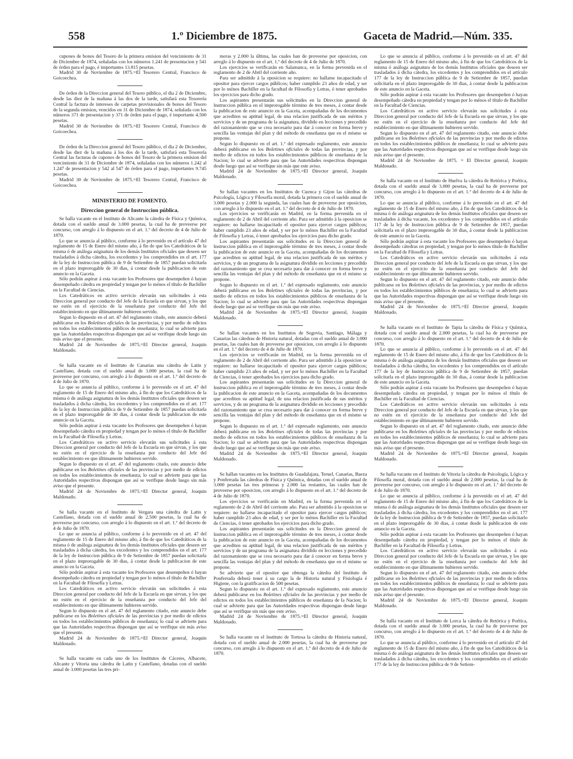558 1.º Diciembre de 1875. Gaceta de Madrid.—Núm. 335.
cupones de bonos del Tesoro de la primera emision del vencimiento de 31 de Diciembre de 1874, señaladas con los números 1.241 de presentacion y 541 de órden para el pago, é importantes 13.815 pesetas.
Madrid 30 de Noviembre de 1875.=El Tesorero Central, Francisco de Goicoechea.
De órden de la Direccion general del Tesoro público, el dia 2 de Diciembre, desde las diez de la mañana á las dos de la tarde, satisfará esta Tesorería Central la factura de intereses de carpetas provisionales de bonos del Tesoro de la segunda emision, vencidos en 31 de Diciembre de 1874, señalada con los números 371 de presentacion y 371 de órden para el pago, é importante 4.500 pesetas.
Madrid 30 de Noviembre de 1875.=El Tesorero Central, Francisco de Goicoechea.
De órden de la Direccion general del Tesoro público, el dia 2 de Diciembre, desde las diez de la mañana á los dos de la tarde, satisfará esta Tesorería Central las facturas de cupones de bonos del Tesoro de la primera emision del vencimiento de 31 de Diciembre de 1874, señaladas con los números 1.242 al 1.247 de presentacion y 542 al 547 de órden para el pago, importantes 9.745 pesetas.
Madrid 30 de Noviembre de 1875.=El Tesorero Central, Francisco de Goicoechea.
MINISTERIO DE FOMENTO.
Direccion general de Instruccion pública.
Se halla vacante en el Instituto de Alicante la cátedra de Física y Química, dotada con el sueldo anual de 3.000 pesetas, la cual ha de proveerse por concurso, con arreglo á lo dispuesto en el art. 1.º del decreto de 4 de Julio de 1870.
Lo que se anuncia al público, conforme á lo prevenido en el artículo 47 del reglamento de 15 de Enero del mismo año, á fin de que los Catedráticos de la misma ó de análoga asignatura de los demás Institutos oficiales que deseen ser trasladados á dicha cátedra, los excedentes y los comprendidos en el art. 177 de la ley de Instruccion pública de 9 de Setiembre de 1857 puedan solicitarla en el plazo improrogable de 30 dias, á contar desde la publicacion de este anuncio en la Gaceta.
Sólo podrán aspirar á esta vacante los Profesores que desempeñen ó hayan desempeñado cátedra en propiedad y tengan por lo ménos el título de Bachiller en la Facultad de Ciencias.
Los Catedráticos en activo servicio elevarán sus solicitudes á esta Direccion general por conducto del Jefe de la Escuela en que sirvan, y los que no estén en el ejercicio de la enseñanza por conducto del Jefe del establecimiento en que últimamente hubieren servido.
Segun lo dispuesto en el art. 47 del reglamento citado, este anuncio deberá publicarse en los Boletines oficiales de las provincias, y por medio de edictos en todos los establecimientos públicos de enseñanza; lo cual se advierte para que las Autoridades respectivas dispongan que así se verifique desde luego sin más aviso que el presente.
Madrid 24 de Noviembre de 1875.=El Director general, Joaquin Maldonado.
Se halla vacante en el Instituto de Canarias una cátedra de Latin y Castellano, dotada con el sueldo anual de 3.000 pesetas, la cual ha de proveerse por concurso, con arreglo á lo dispuesto en el art. 1.º del decreto de 4 de Julio de 1870.
Lo que se anuncia al público, conforme á lo prevenido en el art. 47 del reglamento de 15 de Enero del mismo año, á fin de que los Catedráticos de la misma ó de análoga asignatura de los demás Institutos oficiales que deseen ser trasladados á dicha cátedra, los excedentes y los comprendidos en el art. 177 de la ley de Instruccion pública de 9 de Setiembre de 1857 puedan solicitarla en el plazo improrogable de 30 dias, á contar desde la publicacion de este anuncio en la Gaceta.
Sólo podrán aspirar á esta vacante los Profesores que desempeñen ó hayan desempeñado cátedra en propiedad y tengan por lo ménos el título de Bachiller en la Facultad de Filosofía y Letras.
Los Catedráticos en activo servicio elevarán sus solicitudes á esta Direccion general por conducto del Jefe de la Escuela en que sirvan, y los que no estén en el ejercicio de la enseñanza por conducto del Jefe del establecimiento en que últimamente hubieren servido.
Segun lo dispuesto en el art. 47 del reglamento citado, este anuncio debe publicarse en los Boletines oficiales de las provincias y por medio de edictos en todos los establecimientos de enseñanza; lo cual se advierte para que las Autoridades respectivas dispongan que así se verifique desde luego sin más aviso que el presente.
Madrid 24 de Noviembre de 1875.=El Director general, Joaquin Maldonado.
Se halla vacante en el Instituto de Vergara una cátedra de Latin y Castellano, dotada con el sueldo anual de 2.500 pesetas, la cual ha de proveerse por concurso, con arreglo á lo dispuesto en el art. 1.º del decreto de 4 de Julio de 1870.
Lo que se anuncia al público, conforme á lo prevenido en el art. 47 del reglamento de 15 de Enero del mismo año, á fin de que los Catedráticos de la misma ó de análoga asignatura de los demás Institutos oficiales que deseen ser trasladados á dicha cátedra, los excedentes y los comprendidos en el art. 177 de la ley de Instruccion pública de 9 de Setiembre de 1857 puedan solicitarla en el plazo improrogable de 30 dias, á contar desde la publicacion de este anuncio en la Gaceta.
Sólo podrán aspirar á esta vacante los Profesores que desempeñen ó hayan desempeñado cátedra en propiedad y tengan por lo ménos el título de Bachiller en la Facultad de Filosofía y Letras.
Los Catedráticos en activo servicio elevarán sus solicitudes á esta Direccion general por conducto del Jefe de la Escuela en que sirvan, y los que no estén en el ejercicio de la enseñanza por conducto del Jefe del establecimiento en que últimamente hubieren servido.
Segun lo dispuesto en el art. 47 del reglamento citado, este anuncio debe publicarse en los Boletines oficiales de las provincias y por medio de edictos en todos los establecimientos públicos de enseñanza; lo cual se advierte para que las Autoridades respectivas dispongan que así se verifique sin más aviso que el presente.
Madrid 24 de Noviembre de 1875.=El Director general, Joaquin Maldonado.
Se halla vacante en cada uno de los Institutos de Cáceres, Albacete, Alicante y Vitoria una cátedra de Latin y Castellano, dotadas con el sueldo anual de 3.000 pesetas las tres pri-
meras y 2.000 la última, las cuales han de proveerse por oposicion, con arreglo á lo dispuesto en el art. 1.º del decreto de 4 de Julio de 1870.
Los ejercicios se verificarán en Salamanca, en la forma prevenida en el reglamento de 2 de Abril del corriente año.
Para ser admitido á la oposicion se requiere: no hallarse incapacitado el opositor para ejercer cargos públicos; haber cumplido 23 años de edad, y ser por lo ménos Bachiller en la facultad de Filosofía y Letras, ó tener aprobados los ejercicios para dicho grado.
Los aspirantes presentarán sus solicitudes en la Direccion general de Instruccion pública en el improrogable término de tres meses, á contar desde la publicacion de este anuncio en la Gaceta, acompañadas de los documentos que acrediten su aptitud legal, de una relacion justificada de sus méritos y servicios y de un programa de la asignatura, dividido en lecciones y precedido del razonamiento que se crea necesario para dar á conocer en forma breve y sencilla las ventajas del plan y del método de enseñanza que en el mismo se propone.
Segun lo dispuesto en el art. 1.º del expresado reglamento, este anuncio deberá publicarse en los Boletines oficiales de todas las provincias, y por medio de edictos en todos los establecimientos públicos de enseñanza de la Nacion; lo cual se advierte para que las Autoridades respectivas dispongan desde luego que así se verifique sin más que este aviso.
Madrid 24 de Noviembre de 1875.=El Director general, Joaquin Maldonado.
Se hallan vacantes en los Institutos de Cuenca y Gijon las cátedras de Psicología, Lógica y Filosofía moral, dotada la primera con el sueldo anual de 3.000 pesetas y 2.000 la segunda, las cuales han de proveerse por oposicion, con arreglo á lo dispuesto en el art. 1.º del decreto de 4 de Julio de 1870.
Los ejercicios se verificarán en Madrid, en la forma prevenida en el reglamento de 2 de Abril del corriente año. Para ser admitido á la oposicion se requiere: no hallarse incapacitado el opositor para ejercer cargos públicos; haber cumplido 23 años de edad, y ser por lo ménos Bachiller en la Facultad de Filosofía y Letras, ó tener aprobados los ejercicios para dicho grado.
Los aspirantes presentarán sus solicitudes en la Direccion general de Instruccion pública en el improrogable término de tres meses, á contar desde la publicacion de este anuncio en la Gaceta, acompañadas de los documentos que acrediten su aptitud legal, de una relacion justificada de sus méritos y servicios, y de un programa de la asignatura dividido en lecciones y precedido del razonamiento que se crea necesario para dar á conocer en forma breve y sencilla las ventajas del plan y del método de enseñanza que en el mismo se propone.
Segun lo dispuesto en el art. 1.º del expresado reglamento, este anuncio deberá publicarse en los Boletines oficiales de todas las provincias, y por medio de edictos en todos los establecimientos públicos de enseñanza de la Nacion; lo cual se advierte para que las Autoridades respectivas dispongan desde luego que así se verifique sin más que este aviso.
Madrid 24 de Noviembre de 1875.=El Director general, Joaquin Maldonado.
Se hallan vacantes en los Institutos de Segovia, Santiago, Málaga y Canarias las cátedras de Historia natural, dotadas con el sueldo anual de 3.000 pesetas, las cuales han de proveerse por oposicion, con arreglo á lo dispuesto en el art. 1.º del decreto de 4 de Julio de 1870.
Los ejercicios se verificarán en Madrid, en la forma prevenida en el reglamento de 2 de Abril del corriente año. Para ser admitido á la oposicion se requiere: no hallarse incapacitado el opositor para ejercer cargos públicos; haber cumplido 23 años de edad, y ser por lo ménos Bachiller en la Facultad de Ciencias, ó tener aprobados los ejercicios para dicho grado.
Los aspirantes presentarán sus solicitudes en la Direccion general de Instruccion pública en el improrogable término de tres meses, á contar desde la publicacion de este anuncio en la Gaceta, acompañadas de los documentos que acrediten su aptitud legal, de una relacion justificada de sus méritos y servicios, y de un programa de la asignatura dividido en lecciones y precedido del razonamiento que se crea necesario para dar á conocer en forma breve y sencilla las ventajas del plan y del método de enseñanza que en el mismo se propone.
Segun lo dispuesto en el art. 1.º del expresado reglamento, este anuncio deberá publicarse en los Boletines oficiales de todas las provincias y por medio de edictos en todos los establecimientos públicos de enseñanza de la Nacion; lo cual se advierte para que las Autoridades respectivas dispongan desde luego que así se verifique sin más que este aviso.
Madrid 24 de Noviembre de 1875.=El Director general, Joaquin Maldonado.
Se hallan vacantes en los Institutos de Guadalajara, Teruel, Canarias, Baeza y Ponferrada las cátedras de Física y Química, dotadas con el sueldo anual de 3.000 pesetas las tres primeras y 2.000 las restantes, las cuales han de proveerse por oposicion, con arreglo á lo dispuesto en el art. 1.º del decreto de 4 de Julio de 1870.
Los ejercicios se verificarán en Madrid, en la forma prevenida en el reglamento de 2 de Abril del corriente año. Para ser admitido á la oposicion se requiere: no hallarse incapacitado el opositor para ejercer cargos públicos; haber cumplido 23 años de edad, y ser por lo ménos Bachiller en la Facultad de Ciencias, ó tener aprobados los ejercicios para dicho grado.
Los aspirantes presentarán sus solicitudes en la Direccion general de Instruccion pública en el improrogable término de tres meses, á contar desde la publicacion de este anuncio en la Gaceta, acompañadas de los documentos que acrediten su aptitud legal, de una relacion justificada de sus méritos y servicios y de un programa de la asignatura dividido en lecciones y precedido del razonamiento que se crea necesario para dar á conocer en forma breve y sencilla las ventajas del plan y del método de enseñanza que en el mismo se propone.
Se advierte que el opositor que obtenga la cátedra del Instituto de Ponferrada deberá tener á su cargo la de Historia natural y Fisiología é Higiene, con la gratificacion de 500 pesetas.
Segun lo dispuesto en el art. 1.º del expresado reglamento, este anuncio deberá publicarse en los Boletines oficiales de las provincias y por medio de edictos en todos los establecimientos públicos de enseñanza de la Nacion; lo cual se advierte para que las Autoridades respectivas dispongan desde luego que así se verifique sin más que este aviso.
Madrid 24 de Noviembre de 1875.=El Director general, Joaquin Maldonado.
Se halla vacante en el Instituto de Tortosa la cátedra de Historia natural, dotada con el sueldo anual de 2.000 pesetas, la cual ha de proveerse por concurso, con arreglo á lo dispuesto en el art. 1.º del decreto de 4 de Julio de 1870.
Lo que se anuncia al público, conforme á lo prevenido en el art. 47 del reglamento de 15 de Enero del mismo año, á fin de que los Catedráticos de la misma ó análoga asignatura de los demás Institutos oficiales que deseen ser trasladados á dicha cátedra, los excedentes y los comprendidos en el artículo 177 de la ley de Instruccion pública de 9 de Setiembre de 1857, puedan solicitarla en el plazo improrogable de 30 dias, á contar desde la publicacion de este anuncio en la Gaceta.
Sólo podrán aspirar á esta vacante los Profesores que desempeñen ó hayan desempeñado cátedra en propiedad y tengan por lo ménos el título de Bachiller en la Facultad de Ciencias.
Los Catedráticos en activo servicio elevarán sus solicitudes á esta Direccion general por conducto del Jefe de la Escuela en que sirvan, y los que no estén en el ejercicio de la enseñanza por conducto del Jefe del establecimiento en que últimamente hubieren servido.
Segun lo dispuesto en el art. 47 del reglamento citado, este anuncio debe publicarse en los Boletines oficiales de las provincias y por medio de edictos en todos los establecimientos públicos de enseñanza; lo cual se advierte para que las Autoridades respectivas dispongan que así se verifique desde luego sin más aviso que el presente.
Madrid 24 de Noviembre de 1875. = El Director general, Joaquin Maldonado.
Se halla vacante en el Instituto de Huelva la cátedra de Retórica y Poética, dotada con el sueldo anual de 3.000 pesetas, la cual ha de proveerse por concurso, con arreglo á lo dispuesto en el art. 1.º del decreto de 4 de Julio de 1870.
Lo que se anuncia al público, conforme á lo prevenido en el art. 47 del reglamento de 15 de Enero del mismo año, á fin de que los Catedráticos de la misma ó de análoga asignatura de los demás Institutos oficiales que deseen ser trasladados á dicha vacante, los excedentes y los comprendidos en el artículo 117 de la ley de Instruccion pública de 9 de Setiembre de 1857, puedan solicitarla en el plazo improrogable de 30 dias, á contar desde la publicacion de este anuncio en la Gaceta.
Sólo podrán aspirar á esta vacante los Profesores que desempeñen ó hayan desempeñado cátedras en propiedad, y tengan por lo ménos título de Bachiller en la Facultad de Filosofía y Letras.
Los Catedráticos en activo servicio elevarán sus solicitudes á esta Direccion general por conducto del Jefe de la Escuela en que sirvan, y los que no estén en el ejercicio de la enseñanza por conducto del Jefe del establecimiento en que últimamente hubieren servido.
Segun lo dispuesto en el art. 47 del reglamento citado, este anuncio debe publicarse en los Boletines oficiales de las provincias, y por medio de edictos en todos los establecimientos públicos de enseñanza; lo cual se advierte para que las Autoridades respectivas dispongan que así se verifique desde luego sin más aviso que el presente.
Madrid 24 de Noviembre de 1875.=El Director general, Joaquin Maldonado.
Se halla vacante en el Instituto de Tapia la cátedra de Física y Química, dotada con el sueldo anual de 2.000 pesetas, la cual ha de proveerse por concurso, con arreglo á lo dispuesto en el art. 1.º del decreto de 4 de Julio de 1870.
Lo que se anuncia al público, conforme á lo prevenido en el art. 47 del reglamento de 15 de Enero del mismo año, á fin de que los Catedráticos de la misma ó de análoga asignatura de los demás Institutos oficiales que deseen ser trasladados á dicha cátedra, los excedentes y los comprendidos en el artículo 177 de la ley de Instruccion pública de 9 de Setiembre de 1857, puedan solicitarla en el plazo improrogable de 30 dias, á contar desde la publicacion de este anuncio en la Gaceta.
Sólo podrán aspirar á esta vacante los Profesores que desempeñen ó hayan desempeñado cátedra en propiedad, y tengan por lo ménos el título de Bachiller en la Facultad de Ciencias.
Los Catedráticos en activo servicio elevarán sus solicitudes á esta Direccion general por conducto del Jefe de la Escuela en que sirvan, y los que no estén en el ejercicio de la enseñanza por conducto del Jefe del establecimiento en que últimamente hubieren servido.
Segun lo dispuesto en el art. 47 del reglamento citado, este anuncio debe publicarse en los Boletines oficiales de las provincias y por medio de edictos en todos los establecimientos públicos de enseñanza; lo cual se advierte para que las Autoridades respectivas dispongan que así se verifique desde luego sin más aviso que el presente.
Madrid 24 de Noviembre de 1875.=El Director general, Joaquin Maldonado.
Se halla vacante en el Instituto de Vitoria la cátedra de Psicología, Lógica y Filosofía moral, dotada con el sueldo anual de 2.000 pesetas, la cual ha de proveerse por concurso, con arreglo á lo dispuesto en el art. 1.º del decreto de 4 de Julio de 1870.
Lo que se anuncia al público, conforme á la prevenido en el art. 47 del reglamento de 15 de Enero del mismo año, á fin de que los Catedráticos de la misma ó de análoga asignatura de los demás Institutos oficiales que deseen ser trasladados á dicha cátedra, los excedentes y los comprendidos en el art. 177 de la ley de Instruccion pública de 9 de Setiembre de 1857, puedan solicitarlo en el plazo improrogable de 30 dias, á contar desde la publicacion de este anuncio en la Gaceta.
Sólo podrán aspirar á esta vacante los Profesores que desempeñen ó hayan desempeñado cátedra en propiedad, y tengan por lo ménos el título de Bachiller en la Facultad de Filosofía y Letras.
Los Catedráticos en activo servicio elevarán sus solicitudes á esta Direccion general por conducto del Jefe de la Escuela en que sirvan, y los que no estén en el ejercicio de la enseñanza por conducto del Jefe del establecimiento en que últimamente hubieren servido.
Segun lo dispuesto en el art. 47 del reglamento citado, este anuncio debe publicarse en los Boletines oficiales de las provincias y por medio de edictos en todos los establecimientos públicos de enseñanza; lo cual se advierte para que las Autoridades respectivas dispongan que así se verifique desde luego sin más aviso que el presente.
Madrid 24 de Noviembre de 1875.=El Director general, Joaquin Maldonado.
Se halla vacante en el Instituto de Lorca la cátedra de Retórica y Poética, dotada con el sueldo anual de 3.000 pesetas, la cual ha de proveerse por concurso, con arreglo á lo dispuesto en el art. 1.º del decreto de 4 de Julio de 1870.
Lo que se anuncia al público, conforme á lo prevenido en el artículo 47 del reglamento de 15 de Enero del mismo año, á fin de que los Catedráticos de la misma ó de análoga asignatura de los demás Institutos oficiales que deseen ser trasladados á dicha cátedra, los excedentes y los comprendidos en el artículo 177 de la ley de Instruccion pública de 9 de Setiem-